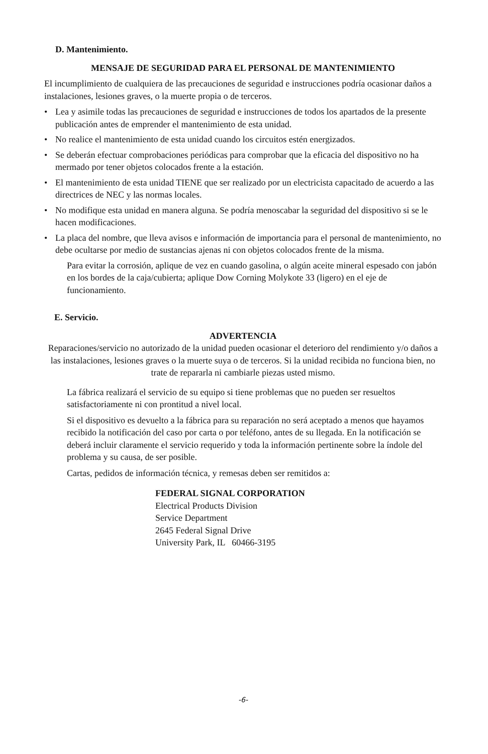D. Mantenimiento.
MENSAJE DE SEGURIDAD PARA EL PERSONAL DE MANTENIMIENTO
El incumplimiento de cualquiera de las precauciones de seguridad e instrucciones podría ocasionar daños a instalaciones, lesiones graves, o la muerte propia o de terceros.
• Lea y asimile todas las precauciones de seguridad e instrucciones de todos los apartados de la presente publicación antes de emprender el mantenimiento de esta unidad.
• No realice el mantenimiento de esta unidad cuando los circuitos estén energizados.
• Se deberán efectuar comprobaciones periódicas para comprobar que la eficacia del dispositivo no ha mermado por tener objetos colocados frente a la estación.
• El mantenimiento de esta unidad TIENE que ser realizado por un electricista capacitado de acuerdo a las directrices de NEC y las normas locales.
• No modifique esta unidad en manera alguna. Se podría menoscabar la seguridad del dispositivo si se le hacen modificaciones.
• La placa del nombre, que lleva avisos e información de importancia para el personal de mantenimiento, no debe ocultarse por medio de sustancias ajenas ni con objetos colocados frente de la misma.
Para evitar la corrosión, aplique de vez en cuando gasolina, o algún aceite mineral espesado con jabón en los bordes de la caja/cubierta; aplique Dow Corning Molykote 33 (ligero) en el eje de funcionamiento.
E. Servicio.
ADVERTENCIA
Reparaciones/servicio no autorizado de la unidad pueden ocasionar el deterioro del rendimiento y/o daños a las instalaciones, lesiones graves o la muerte suya o de terceros. Si la unidad recibida no funciona bien, no trate de repararla ni cambiarle piezas usted mismo.
La fábrica realizará el servicio de su equipo si tiene problemas que no pueden ser resueltos satisfactoriamente ni con prontitud a nivel local.
Si el dispositivo es devuelto a la fábrica para su reparación no será aceptado a menos que hayamos recibido la notificación del caso por carta o por teléfono, antes de su llegada. En la notificación se deberá incluir claramente el servicio requerido y toda la información pertinente sobre la índole del problema y su causa, de ser posible.
Cartas, pedidos de información técnica, y remesas deben ser remitidos a:
FEDERAL SIGNAL CORPORATION
Electrical Products Division
Service Department
2645 Federal Signal Drive
University Park, IL 60466-3195
-6-